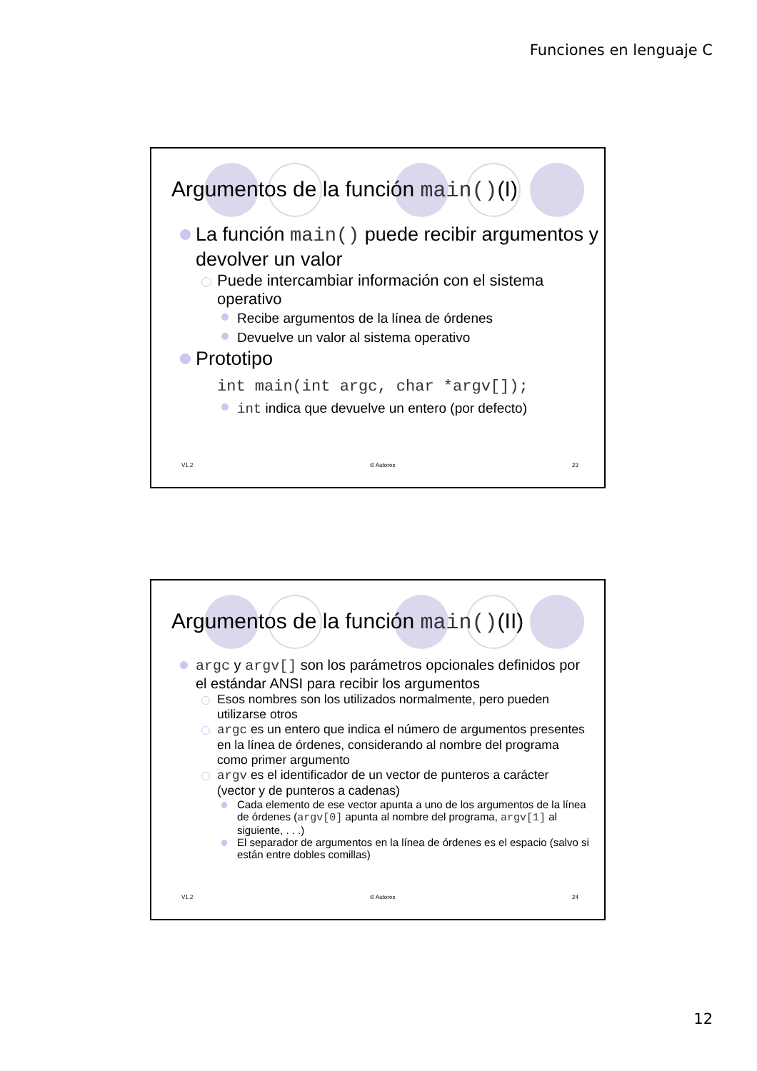Funciones en lenguaje C
Argumentos de la función main()(I)
La función main() puede recibir argumentos y devolver un valor
Puede intercambiar información con el sistema operativo
Recibe argumentos de la línea de órdenes
Devuelve un valor al sistema operativo
Prototipo
int main(int argc, char *argv[]);
int indica que devuelve un entero (por defecto)
V1.2 © Autores 23
Argumentos de la función main()(II)
argc y argv[] son los parámetros opcionales definidos por el estándar ANSI para recibir los argumentos
Esos nombres son los utilizados normalmente, pero pueden utilizarse otros
argc es un entero que indica el número de argumentos presentes en la línea de órdenes, considerando al nombre del programa como primer argumento
argv es el identificador de un vector de punteros a carácter (vector y de punteros a cadenas)
Cada elemento de ese vector apunta a uno de los argumentos de la línea de órdenes (argv[0] apunta al nombre del programa, argv[1] al siguiente, . . .)
El separador de argumentos en la línea de órdenes es el espacio (salvo si están entre dobles comillas)
V1.2 © Autores 24
12